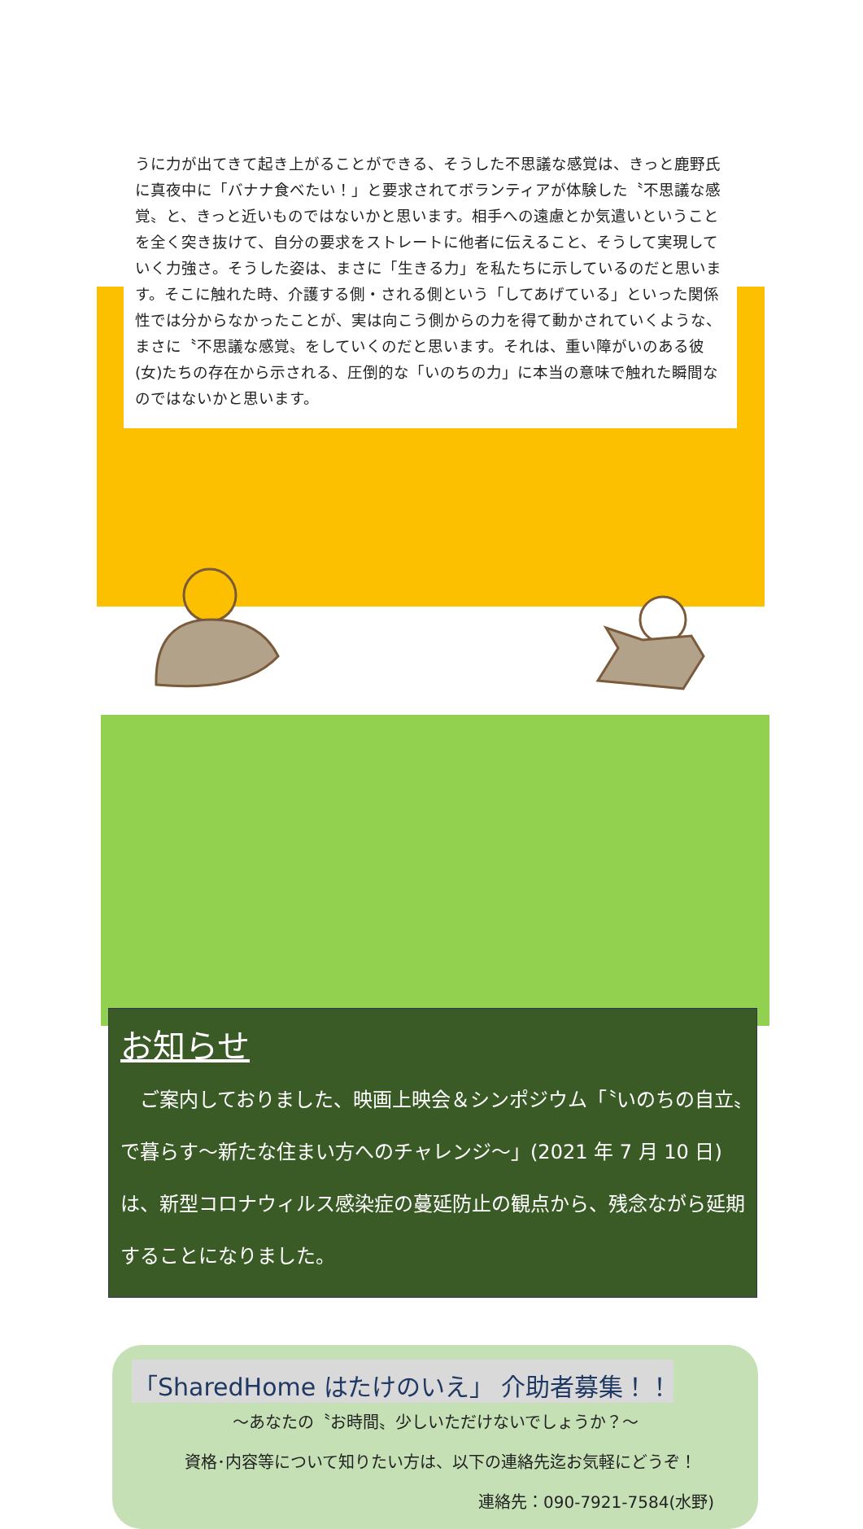うに力が出てきて起き上がることができる、そうした不思議な感覚は、きっと鹿野氏に真夜中に「バナナ食べたい！」と要求されてボランティアが体験した〝不思議な感覚〟と、きっと近いものではないかと思います。相手への遠慮とか気遣いということを全く突き抜けて、自分の要求をストレートに他者に伝えること、そうして実現していく力強さ。そうした姿は、まさに「生きる力」を私たちに示しているのだと思います。そこに触れた時、介護する側・される側という「してあげている」といった関係性では分からなかったことが、実は向こう側からの力を得て動かされていくような、まさに〝不思議な感覚〟をしていくのだと思います。それは、重い障がいのある彼(女)たちの存在から示される、圧倒的な「いのちの力」に本当の意味で触れた瞬間なのではないかと思います。
お知らせ
　ご案内しておりました、映画上映会＆シンポジウム「〝いのちの自立〟で暮らす～新たな住まい方へのチャレンジ～」(2021 年 7 月 10 日)は、新型コロナウィルス感染症の蔓延防止の観点から、残念ながら延期することになりました。
「SharedHome はたけのいえ」 介助者募集！！
～あなたの〝お時間〟少しいただけないでしょうか？～
資格･内容等について知りたい方は、以下の連絡先迄お気軽にどうぞ！
連絡先：090-7921-7584(水野)